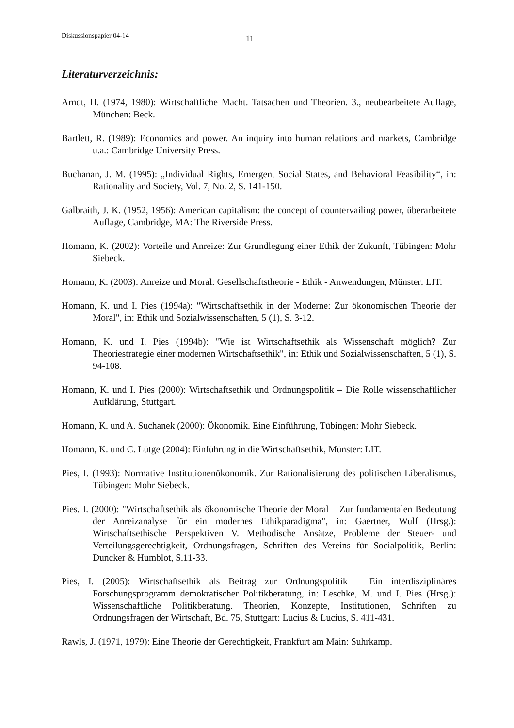Diskussionspapier 04-14 11
Literaturverzeichnis:
Arndt, H. (1974, 1980): Wirtschaftliche Macht. Tatsachen und Theorien. 3., neubearbeitete Auflage, München: Beck.
Bartlett, R. (1989): Economics and power. An inquiry into human relations and markets, Cambridge u.a.: Cambridge University Press.
Buchanan, J. M. (1995): „Individual Rights, Emergent Social States, and Behavioral Feasibility“, in: Rationality and Society, Vol. 7, No. 2, S. 141-150.
Galbraith, J. K. (1952, 1956): American capitalism: the concept of countervailing power, überarbeitete Auflage, Cambridge, MA: The Riverside Press.
Homann, K. (2002): Vorteile und Anreize: Zur Grundlegung einer Ethik der Zukunft, Tübingen: Mohr Siebeck.
Homann, K. (2003): Anreize und Moral: Gesellschaftstheorie - Ethik - Anwendungen, Münster: LIT.
Homann, K. und I. Pies (1994a): "Wirtschaftsethik in der Moderne: Zur ökonomischen Theorie der Moral", in: Ethik und Sozialwissenschaften, 5 (1), S. 3-12.
Homann, K. und I. Pies (1994b): "Wie ist Wirtschaftsethik als Wissenschaft möglich? Zur Theoriestrategie einer modernen Wirtschaftsethik", in: Ethik und Sozialwissenschaften, 5 (1), S. 94-108.
Homann, K. und I. Pies (2000): Wirtschaftsethik und Ordnungspolitik – Die Rolle wissenschaftlicher Aufklärung, Stuttgart.
Homann, K. und A. Suchanek (2000): Ökonomik. Eine Einführung, Tübingen: Mohr Siebeck.
Homann, K. und C. Lütge (2004): Einführung in die Wirtschaftsethik, Münster: LIT.
Pies, I. (1993): Normative Institutionenökonomik. Zur Rationalisierung des politischen Liberalismus, Tübingen: Mohr Siebeck.
Pies, I. (2000): "Wirtschaftsethik als ökonomische Theorie der Moral – Zur fundamentalen Bedeutung der Anreizanalyse für ein modernes Ethikparadigma", in: Gaertner, Wulf (Hrsg.): Wirtschaftsethische Perspektiven V. Methodische Ansätze, Probleme der Steuer- und Verteilungsgerechtigkeit, Ordnungsfragen, Schriften des Vereins für Socialpolitik, Berlin: Duncker & Humblot, S.11-33.
Pies, I. (2005): Wirtschaftsethik als Beitrag zur Ordnungspolitik – Ein interdisziplinäres Forschungsprogramm demokratischer Politikberatung, in: Leschke, M. und I. Pies (Hrsg.): Wissenschaftliche Politikberatung. Theorien, Konzepte, Institutionen, Schriften zu Ordnungsfragen der Wirtschaft, Bd. 75, Stuttgart: Lucius & Lucius, S. 411-431.
Rawls, J. (1971, 1979): Eine Theorie der Gerechtigkeit, Frankfurt am Main: Suhrkamp.